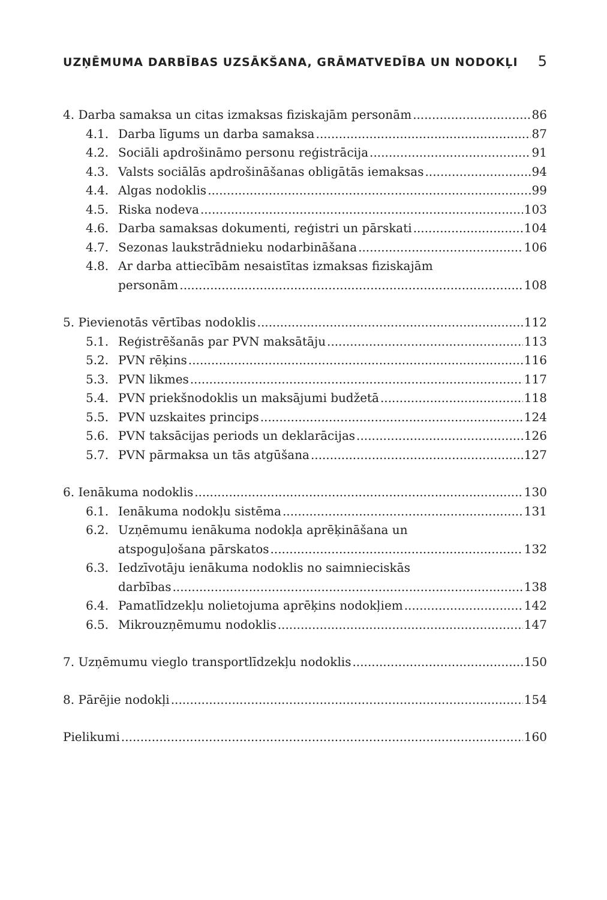UZŅĒMUMA DARBĪBAS UZSĀKŠANA, GRĀMATVEDĪBA UN NODOKĻI 5
4. Darba samaksa un citas izmaksas fiziskajām personām 86
4.1. Darba līgums un darba samaksa 87
4.2. Sociāli apdrošināmo personu reģistrācija 91
4.3. Valsts sociālās apdrošināšanas obligātās iemaksas 94
4.4. Algas nodoklis 99
4.5. Riska nodeva 103
4.6. Darba samaksas dokumenti, reģistri un pārskati 104
4.7. Sezonas laukstrādnieku nodarbināšana 106
4.8. Ar darba attiecībām nesaistītas izmaksas fiziskajām
personām 108
5. Pievienotās vērtības nodoklis 112
5.1. Reģistrēšanās par PVN maksātāju 113
5.2. PVN rēķins 116
5.3. PVN likmes 117
5.4. PVN priekšnodoklis un maksājumi budžetā 118
5.5. PVN uzskaites princips 124
5.6. PVN taksācijas periods un deklarācijas 126
5.7. PVN pārmaksa un tās atgūšana 127
6. Ienākuma nodoklis 130
6.1. Ienākuma nodokļu sistēma 131
6.2. Uzņēmumu ienākuma nodokļa aprēķināšana un
atspoguļošana pārskatos 132
6.3. Iedzīvotāju ienākuma nodoklis no saimnieciskās
darbības 138
6.4. Pamatlīdzekļu nolietojuma aprēķins nodokļiem 142
6.5. Mikrouzņēmumu nodoklis 147
7. Uzņēmumu vieglo transportlīdzekļu nodoklis 150
8. Pārējie nodokļi 154
Pielikumi 160